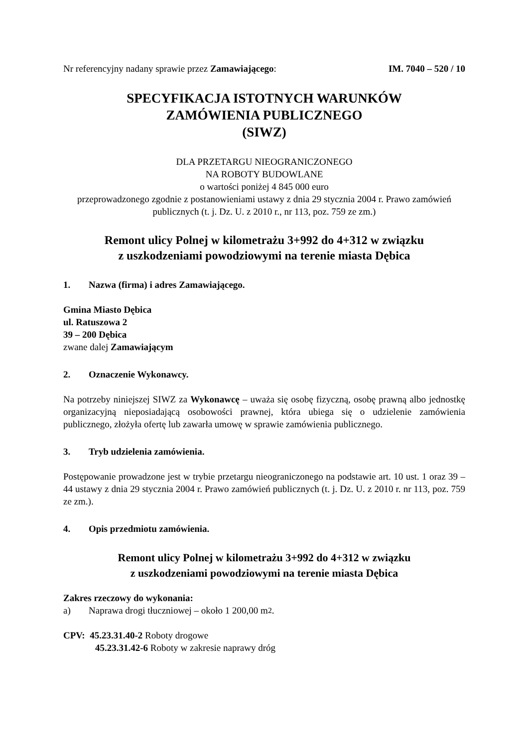Nr referencyjny nadany sprawie przez Zamawiającego: IM. 7040 – 520 / 10
SPECYFIKACJA ISTOTNYCH WARUNKÓW
ZAMÓWIENIA PUBLICZNEGO
(SIWZ)
DLA PRZETARGU NIEOGRANICZONEGO
NA ROBOTY BUDOWLANE
o wartości poniżej 4 845 000 euro
przeprowadzonego zgodnie z postanowieniami ustawy z dnia 29 stycznia 2004 r. Prawo zamówień publicznych (t. j. Dz. U. z 2010 r., nr 113, poz. 759 ze zm.)
Remont ulicy Polnej w kilometrażu 3+992 do 4+312 w związku
z uszkodzeniami powodziowymi na terenie miasta Dębica
1. Nazwa (firma) i adres Zamawiającego.
Gmina Miasto Dębica
ul. Ratuszowa 2
39 – 200 Dębica
zwane dalej Zamawiającym
2. Oznaczenie Wykonawcy.
Na potrzeby niniejszej SIWZ za Wykonawcę – uważa się osobę fizyczną, osobę prawną albo jednostkę organizacyjną nieposiadającą osobowości prawnej, która ubiega się o udzielenie zamówienia publicznego, złożyła ofertę lub zawarła umowę w sprawie zamówienia publicznego.
3. Tryb udzielenia zamówienia.
Postępowanie prowadzone jest w trybie przetargu nieograniczonego na podstawie art. 10 ust. 1 oraz 39 – 44 ustawy z dnia 29 stycznia 2004 r. Prawo zamówień publicznych (t. j. Dz. U. z 2010 r. nr 113, poz. 759 ze zm.).
4. Opis przedmiotu zamówienia.
Remont ulicy Polnej w kilometrażu 3+992 do 4+312 w związku
z uszkodzeniami powodziowymi na terenie miasta Dębica
Zakres rzeczowy do wykonania:
a) Naprawa drogi tłuczniowej – około 1 200,00 m<sup>2</sup>.
CPV: 45.23.31.40-2 Roboty drogowe
45.23.31.42-6 Roboty w zakresie naprawy dróg